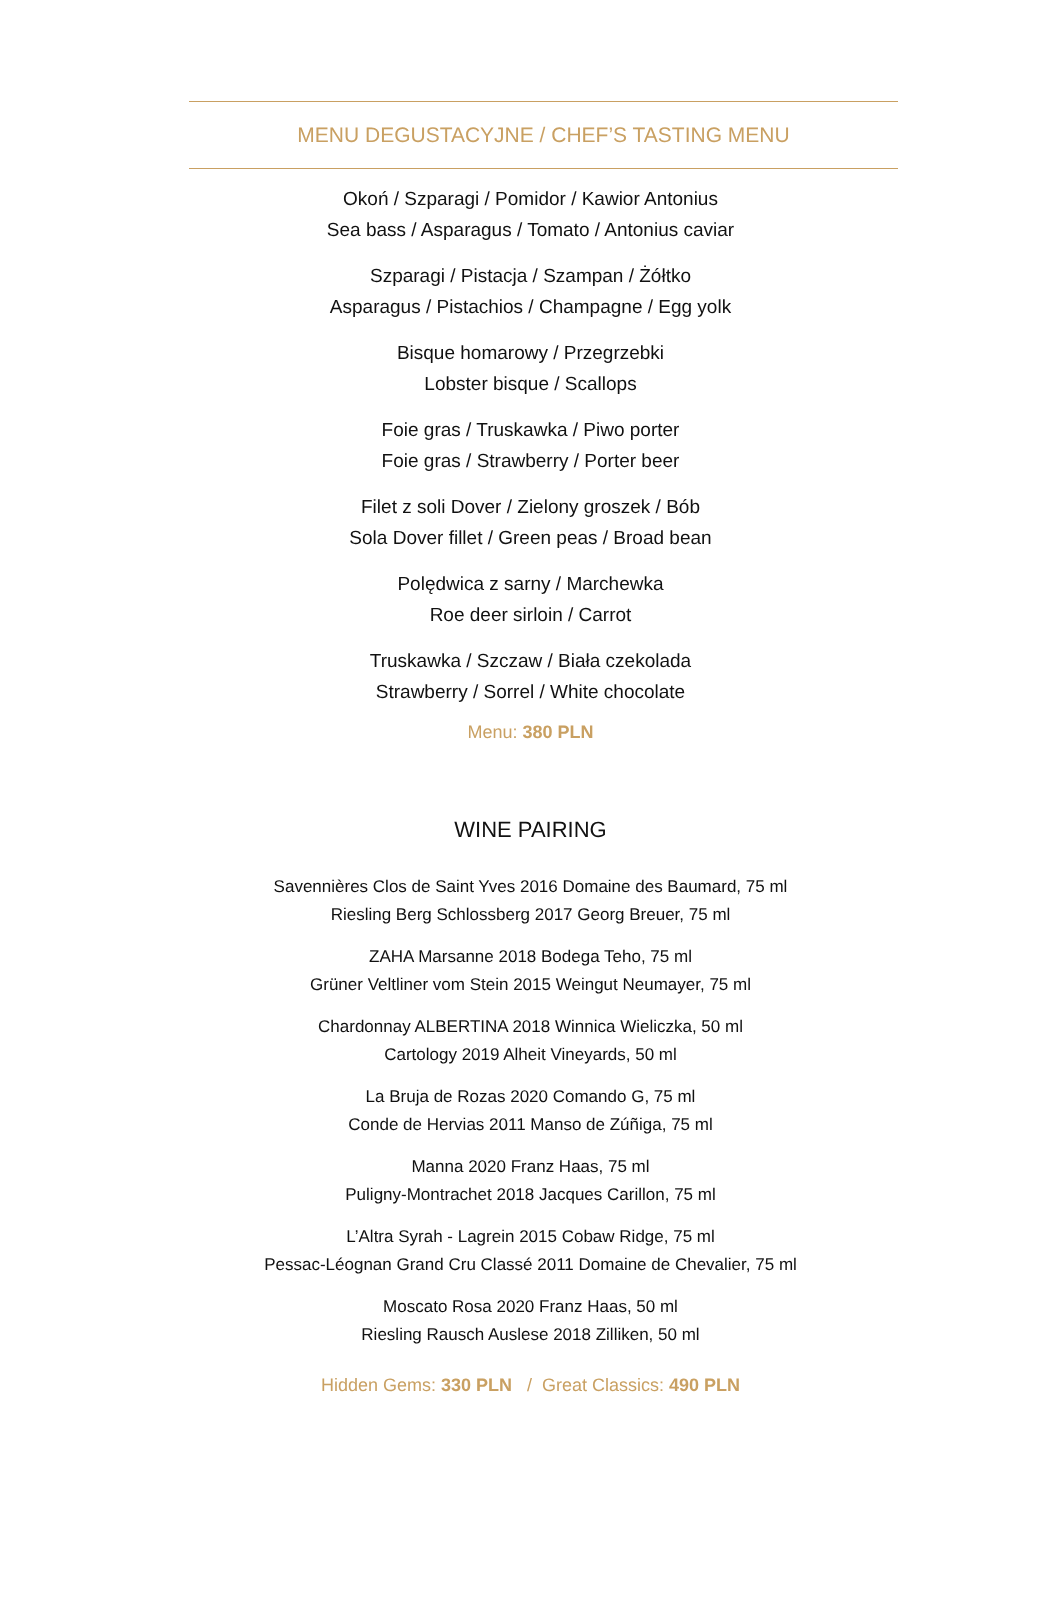MENU DEGUSTACYJNE / CHEF’S TASTING MENU
Okoń / Szparagi / Pomidor / Kawior Antonius
Sea bass / Asparagus / Tomato / Antonius caviar
Szparagi / Pistacja / Szampan / Żółtko
Asparagus / Pistachios / Champagne / Egg yolk
Bisque homarowy / Przegrzebki
Lobster bisque / Scallops
Foie gras / Truskawka / Piwo porter
Foie gras / Strawberry / Porter beer
Filet z soli Dover / Zielony groszek / Bób
Sola Dover fillet / Green peas / Broad bean
Polędwica z sarny / Marchewka
Roe deer sirloin / Carrot
Truskawka / Szczaw / Biała czekolada
Strawberry / Sorrel / White chocolate
Menu: 380 PLN
WINE PAIRING
Savennières Clos de Saint Yves 2016 Domaine des Baumard, 75 ml
Riesling Berg Schlossberg 2017 Georg Breuer, 75 ml
ZAHA Marsanne 2018 Bodega Teho, 75 ml
Grüner Veltliner vom Stein 2015 Weingut Neumayer, 75 ml
Chardonnay ALBERTINA 2018 Winnica Wieliczka, 50 ml
Cartology 2019 Alheit Vineyards, 50 ml
La Bruja de Rozas 2020 Comando G, 75 ml
Conde de Hervias 2011 Manso de Zúñiga, 75 ml
Manna 2020 Franz Haas, 75 ml
Puligny-Montrachet 2018 Jacques Carillon, 75 ml
L’Altra Syrah - Lagrein 2015 Cobaw Ridge, 75 ml
Pessac-Léognan Grand Cru Classé 2011 Domaine de Chevalier, 75 ml
Moscato Rosa 2020 Franz Haas, 50 ml
Riesling Rausch Auslese 2018 Zilliken, 50 ml
Hidden Gems: 330 PLN / Great Classics: 490 PLN